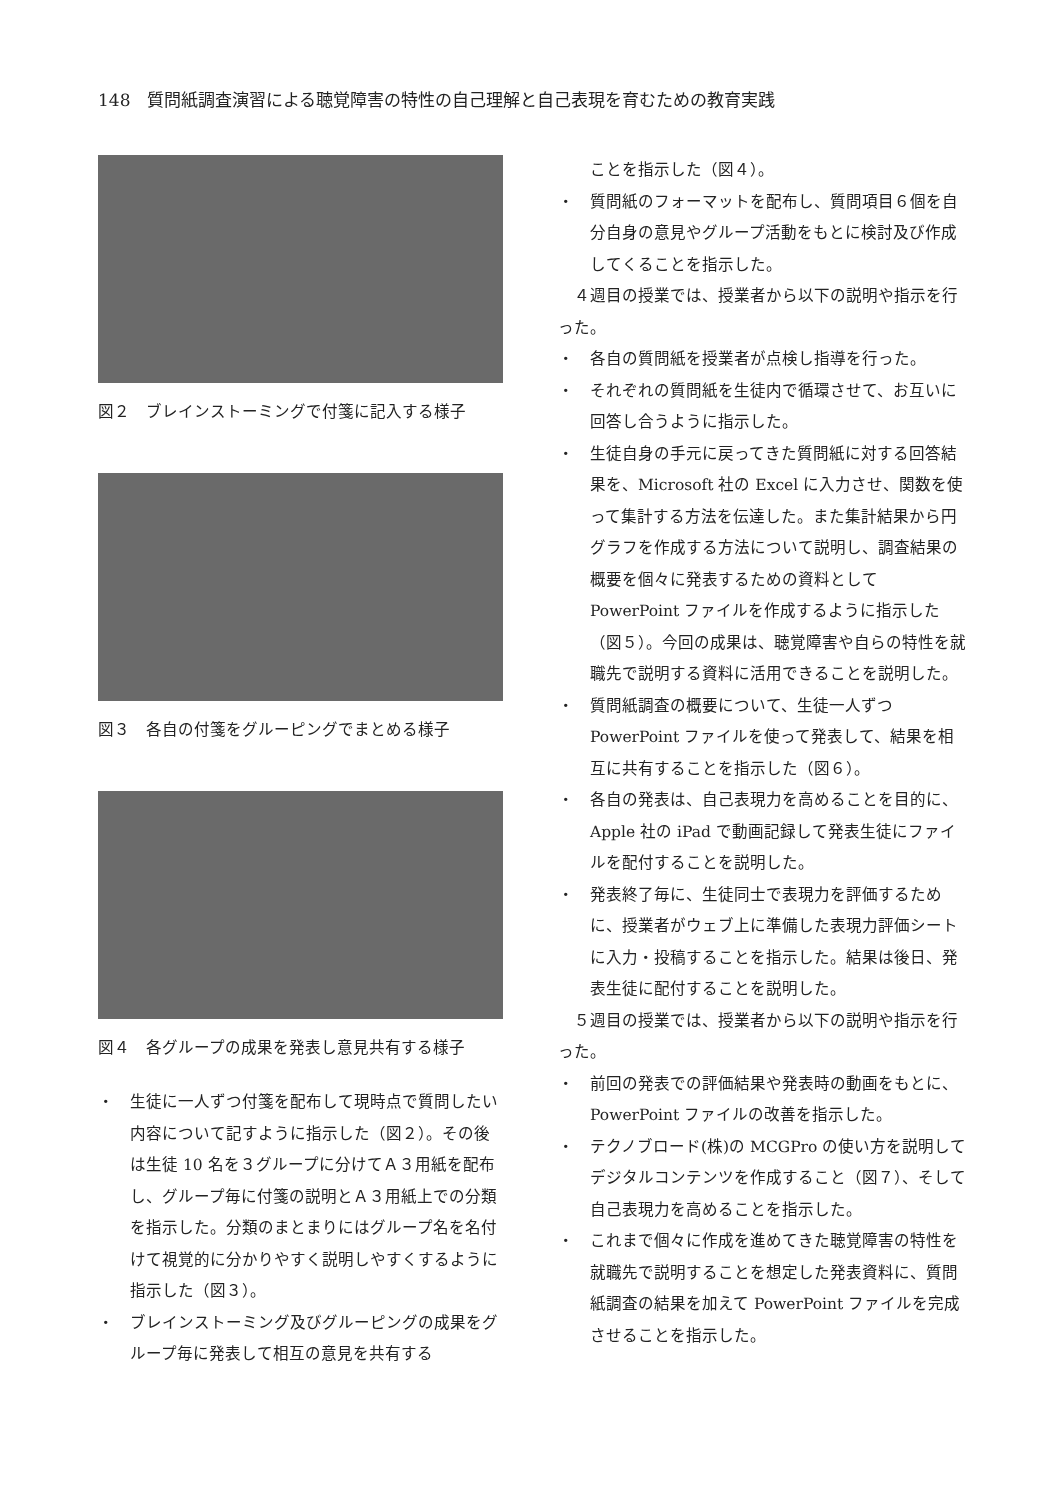148　質問紙調査演習による聴覚障害の特性の自己理解と自己表現を育むための教育実践
図２　ブレインストーミングで付箋に記入する様子
図３　各自の付箋をグルーピングでまとめる様子
図４　各グループの成果を発表し意見共有する様子
・　生徒に一人ずつ付箋を配布して現時点で質問したい内容について記すように指示した（図２）。その後は生徒 10 名を３グループに分けてＡ３用紙を配布し、グループ毎に付箋の説明とＡ３用紙上での分類を指示した。分類のまとまりにはグループ名を名付けて視覚的に分かりやすく説明しやすくするように指示した（図３）。
・　ブレインストーミング及びグルーピングの成果をグループ毎に発表して相互の意見を共有する
ことを指示した（図４）。
・　質問紙のフォーマットを配布し、質問項目６個を自分自身の意見やグループ活動をもとに検討及び作成してくることを指示した。
４週目の授業では、授業者から以下の説明や指示を行った。
・　各自の質問紙を授業者が点検し指導を行った。
・　それぞれの質問紙を生徒内で循環させて、お互いに回答し合うように指示した。
・　生徒自身の手元に戻ってきた質問紙に対する回答結果を、Microsoft 社の Excel に入力させ、関数を使って集計する方法を伝達した。また集計結果から円グラフを作成する方法について説明し、調査結果の概要を個々に発表するための資料として PowerPoint ファイルを作成するように指示した（図５）。今回の成果は、聴覚障害や自らの特性を就職先で説明する資料に活用できることを説明した。
・　質問紙調査の概要について、生徒一人ずつ PowerPoint ファイルを使って発表して、結果を相互に共有することを指示した（図６）。
・　各自の発表は、自己表現力を高めることを目的に、Apple 社の iPad で動画記録して発表生徒にファイルを配付することを説明した。
・　発表終了毎に、生徒同士で表現力を評価するために、授業者がウェブ上に準備した表現力評価シートに入力・投稿することを指示した。結果は後日、発表生徒に配付することを説明した。
５週目の授業では、授業者から以下の説明や指示を行った。
・　前回の発表での評価結果や発表時の動画をもとに、PowerPoint ファイルの改善を指示した。
・　テクノブロード(株)の MCGPro の使い方を説明してデジタルコンテンツを作成すること（図７）、そして自己表現力を高めることを指示した。
・　これまで個々に作成を進めてきた聴覚障害の特性を就職先で説明することを想定した発表資料に、質問紙調査の結果を加えて PowerPoint ファイルを完成させることを指示した。